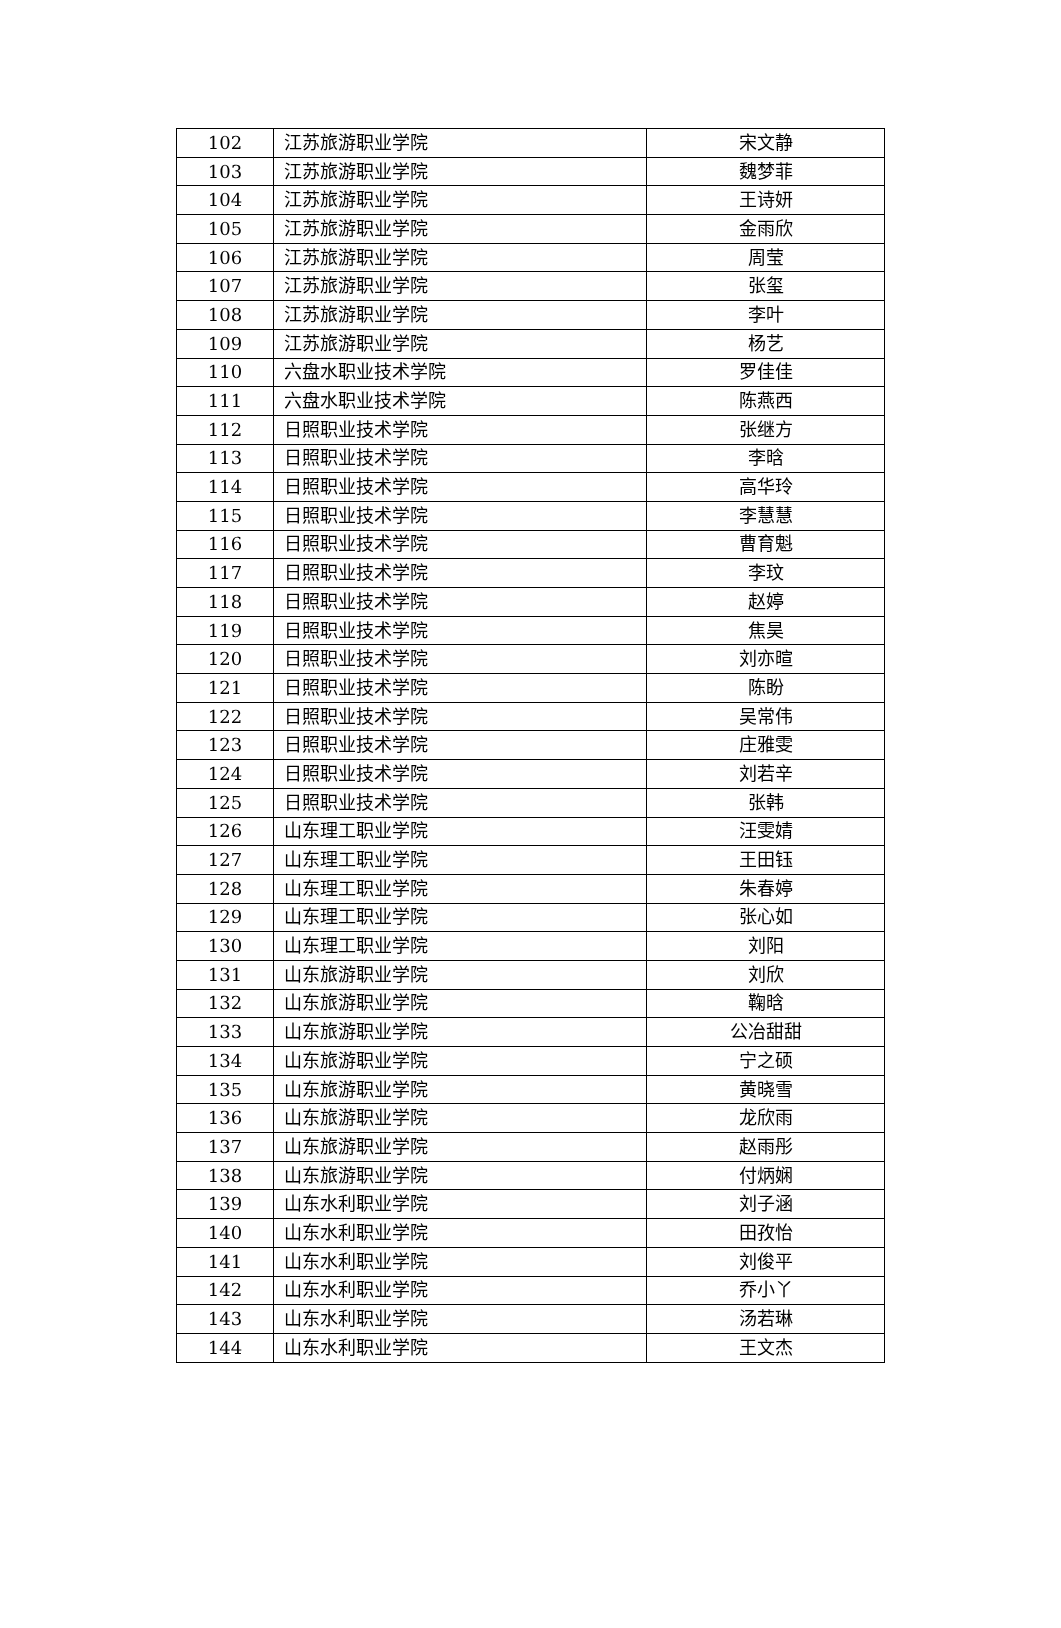| 102 | 江苏旅游职业学院 | 宋文静 |
| 103 | 江苏旅游职业学院 | 魏梦菲 |
| 104 | 江苏旅游职业学院 | 王诗妍 |
| 105 | 江苏旅游职业学院 | 金雨欣 |
| 106 | 江苏旅游职业学院 | 周莹 |
| 107 | 江苏旅游职业学院 | 张玺 |
| 108 | 江苏旅游职业学院 | 李叶 |
| 109 | 江苏旅游职业学院 | 杨艺 |
| 110 | 六盘水职业技术学院 | 罗佳佳 |
| 111 | 六盘水职业技术学院 | 陈燕西 |
| 112 | 日照职业技术学院 | 张继方 |
| 113 | 日照职业技术学院 | 李晗 |
| 114 | 日照职业技术学院 | 高华玲 |
| 115 | 日照职业技术学院 | 李慧慧 |
| 116 | 日照职业技术学院 | 曹育魁 |
| 117 | 日照职业技术学院 | 李玟 |
| 118 | 日照职业技术学院 | 赵婷 |
| 119 | 日照职业技术学院 | 焦昊 |
| 120 | 日照职业技术学院 | 刘亦暄 |
| 121 | 日照职业技术学院 | 陈盼 |
| 122 | 日照职业技术学院 | 吴常伟 |
| 123 | 日照职业技术学院 | 庄雅雯 |
| 124 | 日照职业技术学院 | 刘若辛 |
| 125 | 日照职业技术学院 | 张韩 |
| 126 | 山东理工职业学院 | 汪雯婧 |
| 127 | 山东理工职业学院 | 王田钰 |
| 128 | 山东理工职业学院 | 朱春婷 |
| 129 | 山东理工职业学院 | 张心如 |
| 130 | 山东理工职业学院 | 刘阳 |
| 131 | 山东旅游职业学院 | 刘欣 |
| 132 | 山东旅游职业学院 | 鞠晗 |
| 133 | 山东旅游职业学院 | 公冶甜甜 |
| 134 | 山东旅游职业学院 | 宁之硕 |
| 135 | 山东旅游职业学院 | 黄晓雪 |
| 136 | 山东旅游职业学院 | 龙欣雨 |
| 137 | 山东旅游职业学院 | 赵雨彤 |
| 138 | 山东旅游职业学院 | 付炳娴 |
| 139 | 山东水利职业学院 | 刘子涵 |
| 140 | 山东水利职业学院 | 田孜怡 |
| 141 | 山东水利职业学院 | 刘俊平 |
| 142 | 山东水利职业学院 | 乔小丫 |
| 143 | 山东水利职业学院 | 汤若琳 |
| 144 | 山东水利职业学院 | 王文杰 |